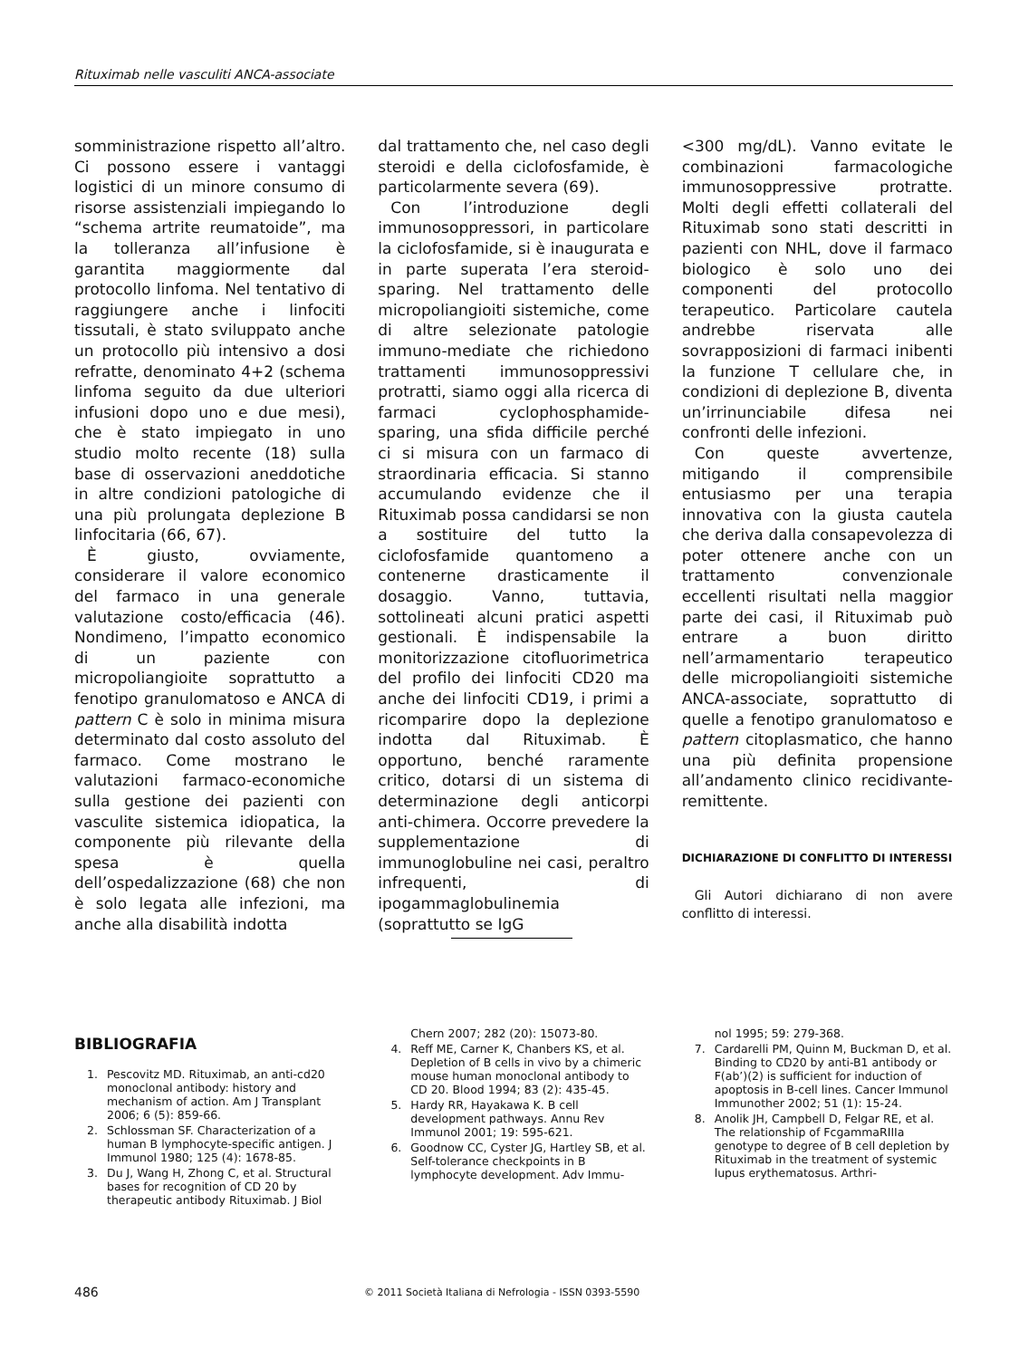Rituximab nelle vasculiti ANCA-associate
somministrazione rispetto all’altro. Ci possono essere i vantaggi logistici di un minore consumo di risorse assistenziali impiegando lo “schema artrite reumatoide”, ma la tolleranza all’infusione è garantita maggiormente dal protocollo linfoma. Nel tentativo di raggiungere anche i linfociti tissutali, è stato sviluppato anche un protocollo più intensivo a dosi refratte, denominato 4+2 (schema linfoma seguito da due ulteriori infusioni dopo uno e due mesi), che è stato impiegato in uno studio molto recente (18) sulla base di osservazioni aneddotiche in altre condizioni patologiche di una più prolungata deplezione B linfocitaria (66, 67).
È giusto, ovviamente, considerare il valore economico del farmaco in una generale valutazione costo/efficacia (46). Nondimeno, l’impatto economico di un paziente con micropoliangioite soprattutto a fenotipo granulomatoso e ANCA di pattern C è solo in minima misura determinato dal costo assoluto del farmaco. Come mostrano le valutazioni farmaco-economiche sulla gestione dei pazienti con vasculite sistemica idiopatica, la componente più rilevante della spesa è quella dell’ospedalizzazione (68) che non è solo legata alle infezioni, ma anche alla disabilità indotta
dal trattamento che, nel caso degli steroidi e della ciclofosfamide, è particolarmente severa (69).
Con l’introduzione degli immunosoppressori, in particolare la ciclofosfamide, si è inaugurata e in parte superata l’era steroid-sparing. Nel trattamento delle micropoliangioiti sistemiche, come di altre selezionate patologie immuno-mediate che richiedono trattamenti immunosoppressivi protratti, siamo oggi alla ricerca di farmaci cyclophosphamide-sparing, una sfida difficile perché ci si misura con un farmaco di straordinaria efficacia. Si stanno accumulando evidenze che il Rituximab possa candidarsi se non a sostituire del tutto la ciclofosfamide quantomeno a contenerne drasticamente il dosaggio. Vanno, tuttavia, sottolineati alcuni pratici aspetti gestionali. È indispensabile la monitorizzazione citofluorimetrica del profilo dei linfociti CD20 ma anche dei linfociti CD19, i primi a ricomparire dopo la deplezione indotta dal Rituximab. È opportuno, benché raramente critico, dotarsi di un sistema di determinazione degli anticorpi anti-chimera. Occorre prevedere la supplementazione di immunoglobuline nei casi, peraltro infrequenti, di ipogammaglobulinemia (soprattutto se IgG
<300 mg/dL). Vanno evitate le combinazioni farmacologiche immunosoppressive protratte. Molti degli effetti collaterali del Rituximab sono stati descritti in pazienti con NHL, dove il farmaco biologico è solo uno dei componenti del protocollo terapeutico. Particolare cautela andrebbe riservata alle sovrapposizioni di farmaci inibenti la funzione T cellulare che, in condizioni di deplezione B, diventa un’irrinunciabile difesa nei confronti delle infezioni.
Con queste avvertenze, mitigando il comprensibile entusiasmo per una terapia innovativa con la giusta cautela che deriva dalla consapevolezza di poter ottenere anche con un trattamento convenzionale eccellenti risultati nella maggior parte dei casi, il Rituximab può entrare a buon diritto nell’armamentario terapeutico delle micropoliangioiti sistemiche ANCA-associate, soprattutto di quelle a fenotipo granulomatoso e pattern citoplasmatico, che hanno una più definita propensione all’andamento clinico recidivante-remittente.
DICHIARAZIONE DI CONFLITTO DI INTERESSI
Gli Autori dichiarano di non avere conflitto di interessi.
BIBLIOGRAFIA
1. Pescovitz MD. Rituximab, an anti-cd20 monoclonal antibody: history and mechanism of action. Am J Transplant 2006; 6 (5): 859-66.
2. Schlossman SF. Characterization of a human B lymphocyte-specific antigen. J Immunol 1980; 125 (4): 1678-85.
3. Du J, Wang H, Zhong C, et al. Structural bases for recognition of CD 20 by therapeutic antibody Rituximab. J Biol
Chern 2007; 282 (20): 15073-80.
4. Reff ME, Carner K, Chanbers KS, et al. Depletion of B cells in vivo by a chimeric mouse human monoclonal antibody to CD 20. Blood 1994; 83 (2): 435-45.
5. Hardy RR, Hayakawa K. B cell development pathways. Annu Rev Immunol 2001; 19: 595-621.
6. Goodnow CC, Cyster JG, Hartley SB, et al. Self-tolerance checkpoints in B lymphocyte development. Adv Immu-
nol 1995; 59: 279-368.
7. Cardarelli PM, Quinn M, Buckman D, et al. Binding to CD20 by anti-B1 antibody or F(ab’)(2) is sufficient for induction of apoptosis in B-cell lines. Cancer Immunol Immunother 2002; 51 (1): 15-24.
8. Anolik JH, Campbell D, Felgar RE, et al. The relationship of FcgammaRIIIa genotype to degree of B cell depletion by Rituximab in the treatment of systemic lupus erythematosus. Arthri-
486 © 2011 Società Italiana di Nefrologia - ISSN 0393-5590